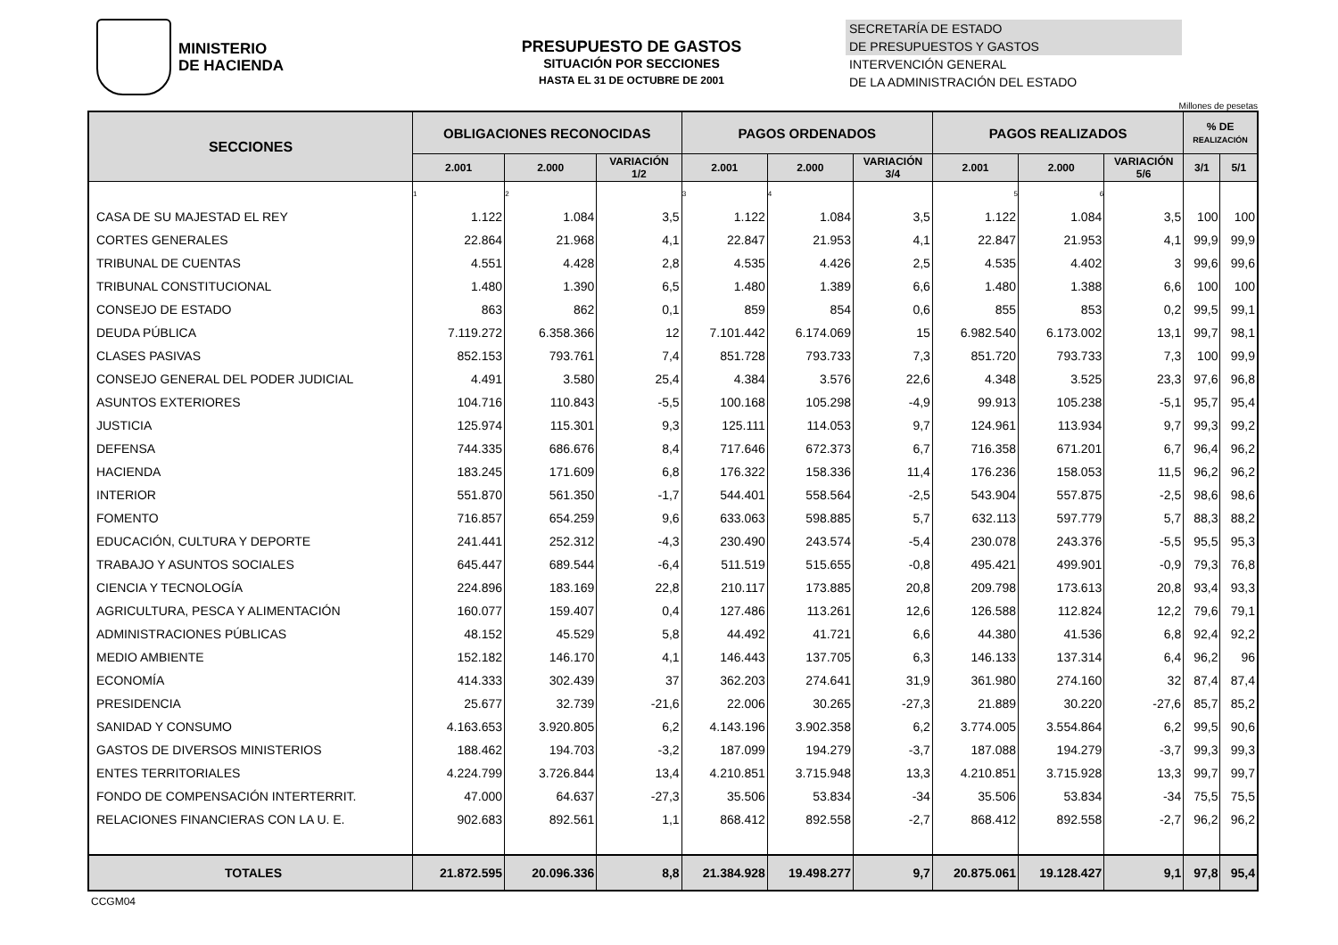MINISTERIO
DE HACIENDA
PRESUPUESTO DE GASTOS
SITUACIÓN POR SECCIONES
HASTA EL 31 DE OCTUBRE DE 2001
SECRETARÍA DE ESTADO
DE PRESUPUESTOS Y GASTOS
INTERVENCIÓN GENERAL
DE LA ADMINISTRACIÓN DEL ESTADO
Millones de pesetas
| SECCIONES | OBLIGACIONES RECONOCIDAS | | | PAGOS ORDENADOS | | | PAGOS REALIZADOS | | | % DE REALIZACIÓN | |
| --- | --- | --- | --- | --- | --- | --- | --- | --- | --- | --- | --- |
| | 2.001 | 2.000 | VARIACIÓN 1/2 | 2.001 | 2.000 | VARIACIÓN 3/4 | 2.001 | 2.000 | VARIACIÓN 5/6 | 3/1 | 5/1 |
| | 1 | 2 | | 3 | 4 | | 5 | 6 | | | |
| CASA DE SU MAJESTAD EL REY | 1.122 | 1.084 | 3,5 | 1.122 | 1.084 | 3,5 | 1.122 | 1.084 | 3,5 | 100 | 100 |
| CORTES GENERALES | 22.864 | 21.968 | 4,1 | 22.847 | 21.953 | 4,1 | 22.847 | 21.953 | 4,1 | 99,9 | 99,9 |
| TRIBUNAL DE CUENTAS | 4.551 | 4.428 | 2,8 | 4.535 | 4.426 | 2,5 | 4.535 | 4.402 | 3 | 99,6 | 99,6 |
| TRIBUNAL CONSTITUCIONAL | 1.480 | 1.390 | 6,5 | 1.480 | 1.389 | 6,6 | 1.480 | 1.388 | 6,6 | 100 | 100 |
| CONSEJO DE ESTADO | 863 | 862 | 0,1 | 859 | 854 | 0,6 | 855 | 853 | 0,2 | 99,5 | 99,1 |
| DEUDA PÚBLICA | 7.119.272 | 6.358.366 | 12 | 7.101.442 | 6.174.069 | 15 | 6.982.540 | 6.173.002 | 13,1 | 99,7 | 98,1 |
| CLASES PASIVAS | 852.153 | 793.761 | 7,4 | 851.728 | 793.733 | 7,3 | 851.720 | 793.733 | 7,3 | 100 | 99,9 |
| CONSEJO GENERAL DEL PODER JUDICIAL | 4.491 | 3.580 | 25,4 | 4.384 | 3.576 | 22,6 | 4.348 | 3.525 | 23,3 | 97,6 | 96,8 |
| ASUNTOS EXTERIORES | 104.716 | 110.843 | -5,5 | 100.168 | 105.298 | -4,9 | 99.913 | 105.238 | -5,1 | 95,7 | 95,4 |
| JUSTICIA | 125.974 | 115.301 | 9,3 | 125.111 | 114.053 | 9,7 | 124.961 | 113.934 | 9,7 | 99,3 | 99,2 |
| DEFENSA | 744.335 | 686.676 | 8,4 | 717.646 | 672.373 | 6,7 | 716.358 | 671.201 | 6,7 | 96,4 | 96,2 |
| HACIENDA | 183.245 | 171.609 | 6,8 | 176.322 | 158.336 | 11,4 | 176.236 | 158.053 | 11,5 | 96,2 | 96,2 |
| INTERIOR | 551.870 | 561.350 | -1,7 | 544.401 | 558.564 | -2,5 | 543.904 | 557.875 | -2,5 | 98,6 | 98,6 |
| FOMENTO | 716.857 | 654.259 | 9,6 | 633.063 | 598.885 | 5,7 | 632.113 | 597.779 | 5,7 | 88,3 | 88,2 |
| EDUCACIÓN, CULTURA Y DEPORTE | 241.441 | 252.312 | -4,3 | 230.490 | 243.574 | -5,4 | 230.078 | 243.376 | -5,5 | 95,5 | 95,3 |
| TRABAJO Y ASUNTOS SOCIALES | 645.447 | 689.544 | -6,4 | 511.519 | 515.655 | -0,8 | 495.421 | 499.901 | -0,9 | 79,3 | 76,8 |
| CIENCIA Y TECNOLOGÍA | 224.896 | 183.169 | 22,8 | 210.117 | 173.885 | 20,8 | 209.798 | 173.613 | 20,8 | 93,4 | 93,3 |
| AGRICULTURA, PESCA Y ALIMENTACIÓN | 160.077 | 159.407 | 0,4 | 127.486 | 113.261 | 12,6 | 126.588 | 112.824 | 12,2 | 79,6 | 79,1 |
| ADMINISTRACIONES PÚBLICAS | 48.152 | 45.529 | 5,8 | 44.492 | 41.721 | 6,6 | 44.380 | 41.536 | 6,8 | 92,4 | 92,2 |
| MEDIO AMBIENTE | 152.182 | 146.170 | 4,1 | 146.443 | 137.705 | 6,3 | 146.133 | 137.314 | 6,4 | 96,2 | 96 |
| ECONOMÍA | 414.333 | 302.439 | 37 | 362.203 | 274.641 | 31,9 | 361.980 | 274.160 | 32 | 87,4 | 87,4 |
| PRESIDENCIA | 25.677 | 32.739 | -21,6 | 22.006 | 30.265 | -27,3 | 21.889 | 30.220 | -27,6 | 85,7 | 85,2 |
| SANIDAD Y CONSUMO | 4.163.653 | 3.920.805 | 6,2 | 4.143.196 | 3.902.358 | 6,2 | 3.774.005 | 3.554.864 | 6,2 | 99,5 | 90,6 |
| GASTOS DE DIVERSOS MINISTERIOS | 188.462 | 194.703 | -3,2 | 187.099 | 194.279 | -3,7 | 187.088 | 194.279 | -3,7 | 99,3 | 99,3 |
| ENTES TERRITORIALES | 4.224.799 | 3.726.844 | 13,4 | 4.210.851 | 3.715.948 | 13,3 | 4.210.851 | 3.715.928 | 13,3 | 99,7 | 99,7 |
| FONDO DE COMPENSACIÓN INTERTERRIT. | 47.000 | 64.637 | -27,3 | 35.506 | 53.834 | -34 | 35.506 | 53.834 | -34 | 75,5 | 75,5 |
| RELACIONES FINANCIERAS CON LA U. E. | 902.683 | 892.561 | 1,1 | 868.412 | 892.558 | -2,7 | 868.412 | 892.558 | -2,7 | 96,2 | 96,2 |
| TOTALES | 21.872.595 | 20.096.336 | 8,8 | 21.384.928 | 19.498.277 | 9,7 | 20.875.061 | 19.128.427 | 9,1 | 97,8 | 95,4 |
CCGM04